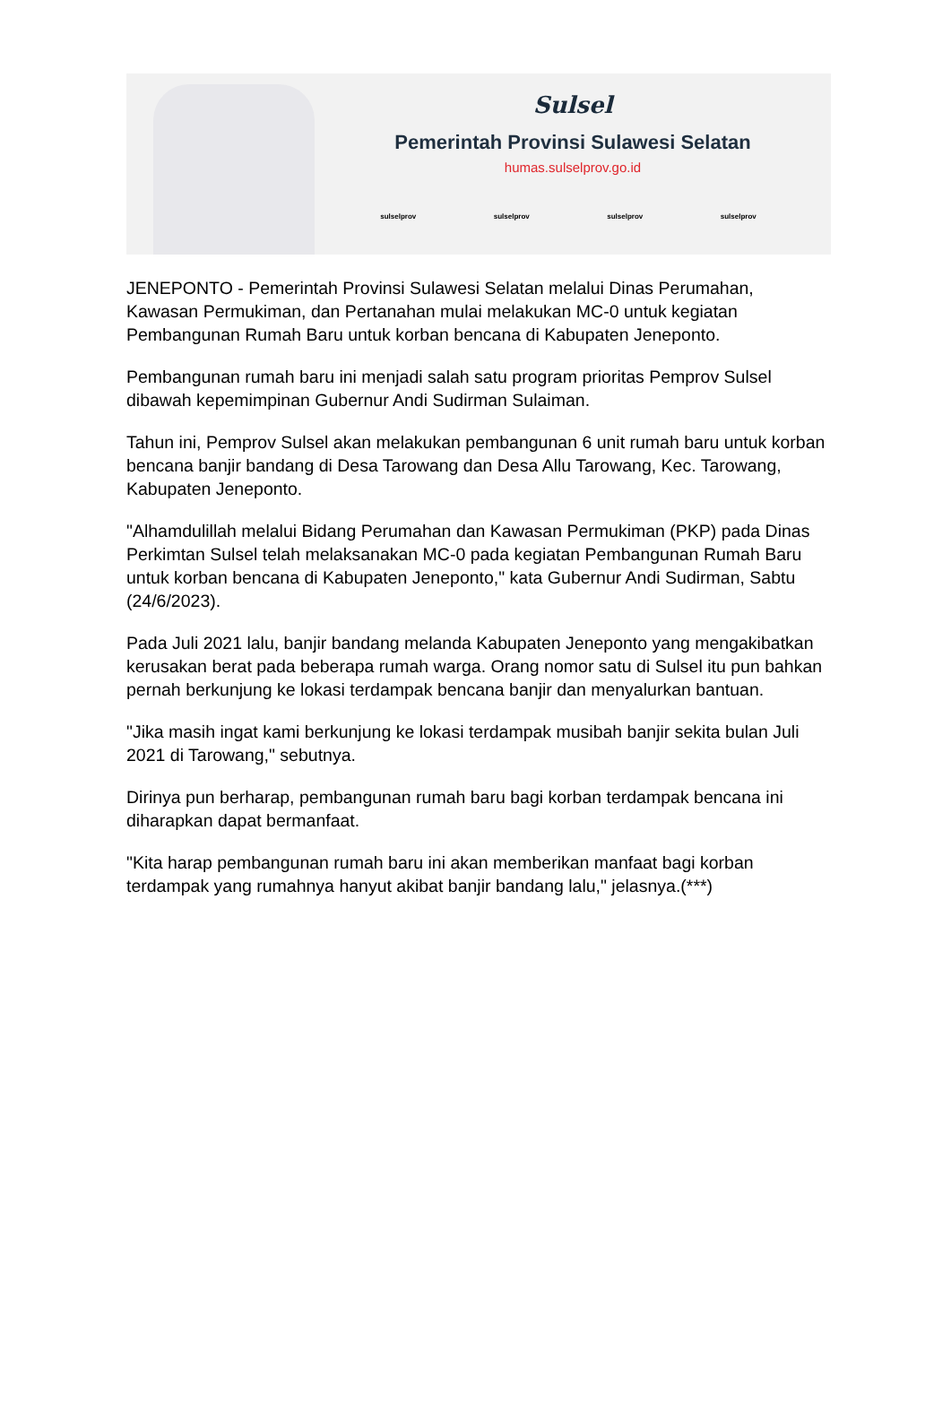Sulsel
Pemerintah Provinsi Sulawesi Selatan
humas.sulselprov.go.id
sulselprov sulselprov sulselprov sulselprov
JENEPONTO - Pemerintah Provinsi Sulawesi Selatan melalui Dinas Perumahan, Kawasan Permukiman, dan Pertanahan mulai melakukan MC-0 untuk kegiatan Pembangunan Rumah Baru untuk korban bencana di Kabupaten Jeneponto.
Pembangunan rumah baru ini menjadi salah satu program prioritas Pemprov Sulsel dibawah kepemimpinan Gubernur Andi Sudirman Sulaiman.
Tahun ini, Pemprov Sulsel akan melakukan pembangunan 6 unit rumah baru untuk korban bencana banjir bandang di Desa Tarowang dan Desa Allu Tarowang, Kec. Tarowang, Kabupaten Jeneponto.
"Alhamdulillah melalui Bidang Perumahan dan Kawasan Permukiman (PKP) pada Dinas Perkimtan Sulsel telah melaksanakan MC-0 pada kegiatan Pembangunan Rumah Baru untuk korban bencana di Kabupaten Jeneponto," kata Gubernur Andi Sudirman, Sabtu (24/6/2023).
Pada Juli 2021 lalu, banjir bandang melanda Kabupaten Jeneponto yang mengakibatkan kerusakan berat pada beberapa rumah warga. Orang nomor satu di Sulsel itu pun bahkan pernah berkunjung ke lokasi terdampak bencana banjir dan menyalurkan bantuan.
"Jika masih ingat kami berkunjung ke lokasi terdampak musibah banjir sekita bulan Juli 2021 di Tarowang," sebutnya.
Dirinya pun berharap, pembangunan rumah baru bagi korban terdampak bencana ini diharapkan dapat bermanfaat.
"Kita harap pembangunan rumah baru ini akan memberikan manfaat bagi korban terdampak yang rumahnya hanyut akibat banjir bandang lalu," jelasnya.(***)